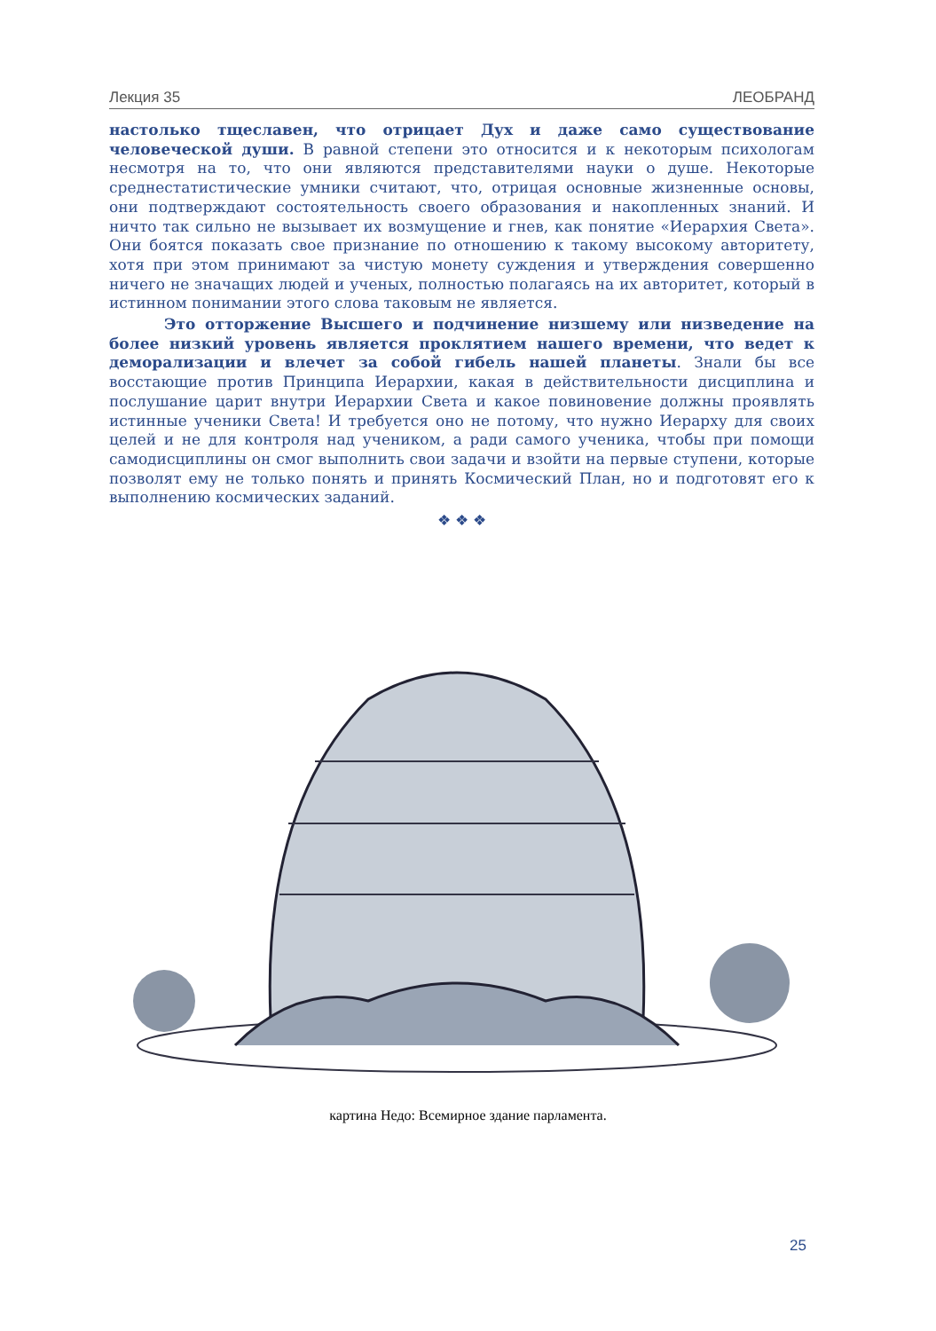Лекция 35 ЛЕОБРАНД
настолько тщеславен, что отрицает Дух и даже само существование человеческой души. В равной степени это относится и к некоторым психологам несмотря на то, что они являются представителями науки о душе. Некоторые среднестатистические умники считают, что, отрицая основные жизненные основы, они подтверждают состоятельность своего образования и накопленных знаний. И ничто так сильно не вызывает их возмущение и гнев, как понятие «Иерархия Света». Они боятся показать свое признание по отношению к такому высокому авторитету, хотя при этом принимают за чистую монету суждения и утверждения совершенно ничего не значащих людей и ученых, полностью полагаясь на их авторитет, который в истинном понимании этого слова таковым не является.
Это отторжение Высшего и подчинение низшему или низведение на более низкий уровень является проклятием нашего времени, что ведет к деморализации и влечет за собой гибель нашей планеты. Знали бы все восстающие против Принципа Иерархии, какая в действительности дисциплина и послушание царит внутри Иерархии Света и какое повиновение должны проявлять истинные ученики Света! И требуется оно не потому, что нужно Иерарху для своих целей и не для контроля над учеником, а ради самого ученика, чтобы при помощи самодисциплины он смог выполнить свои задачи и взойти на первые ступени, которые позволят ему не только понять и принять Космический План, но и подготовят его к выполнению космических заданий.
❖ ❖ ❖
картина Недо: Всемирное здание парламента.
25